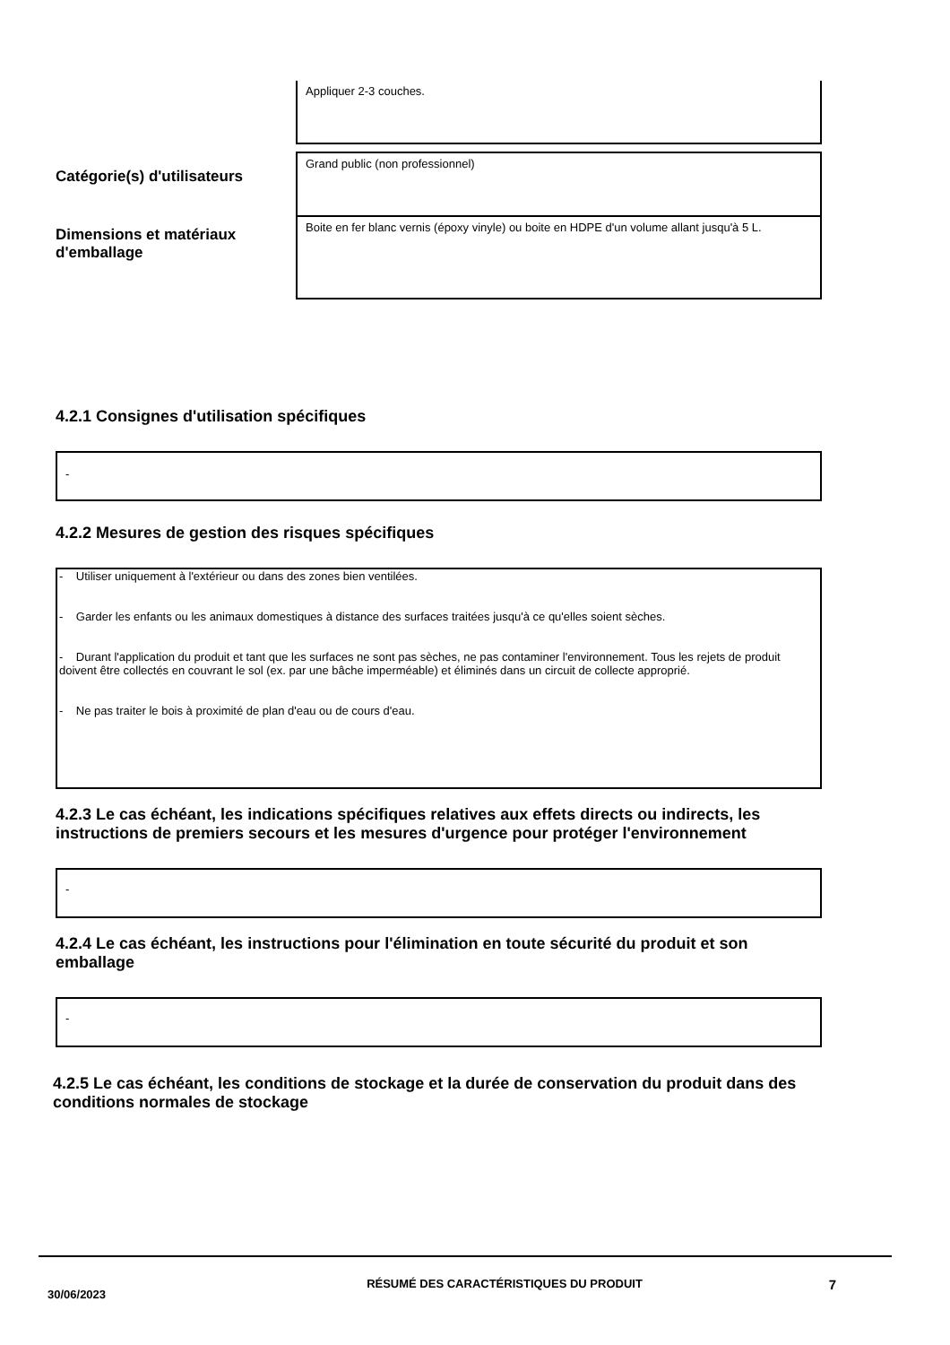Appliquer 2-3 couches.
Catégorie(s) d'utilisateurs
Grand public (non professionnel)
Dimensions et matériaux d'emballage
Boite en fer blanc vernis (époxy vinyle) ou boite en HDPE d'un volume allant jusqu'à 5 L.
4.2.1 Consignes d'utilisation spécifiques
-
4.2.2 Mesures de gestion des risques spécifiques
- Utiliser uniquement à l'extérieur ou dans des zones bien ventilées.
- Garder les enfants ou les animaux domestiques à distance des surfaces traitées jusqu'à ce qu'elles soient sèches.
- Durant l'application du produit et tant que les surfaces ne sont pas sèches, ne pas contaminer l'environnement. Tous les rejets de produit doivent être collectés en couvrant le sol (ex. par une bâche imperméable) et éliminés dans un circuit de collecte approprié.
- Ne pas traiter le bois à proximité de plan d'eau ou de cours d'eau.
4.2.3 Le cas échéant, les indications spécifiques relatives aux effets directs ou indirects, les instructions de premiers secours et les mesures d'urgence pour protéger l'environnement
-
4.2.4 Le cas échéant, les instructions pour l'élimination en toute sécurité du produit et son emballage
-
4.2.5 Le cas échéant, les conditions de stockage et la durée de conservation du produit dans des conditions normales de stockage
30/06/2023
RÉSUMÉ DES CARACTÉRISTIQUES DU PRODUIT
7